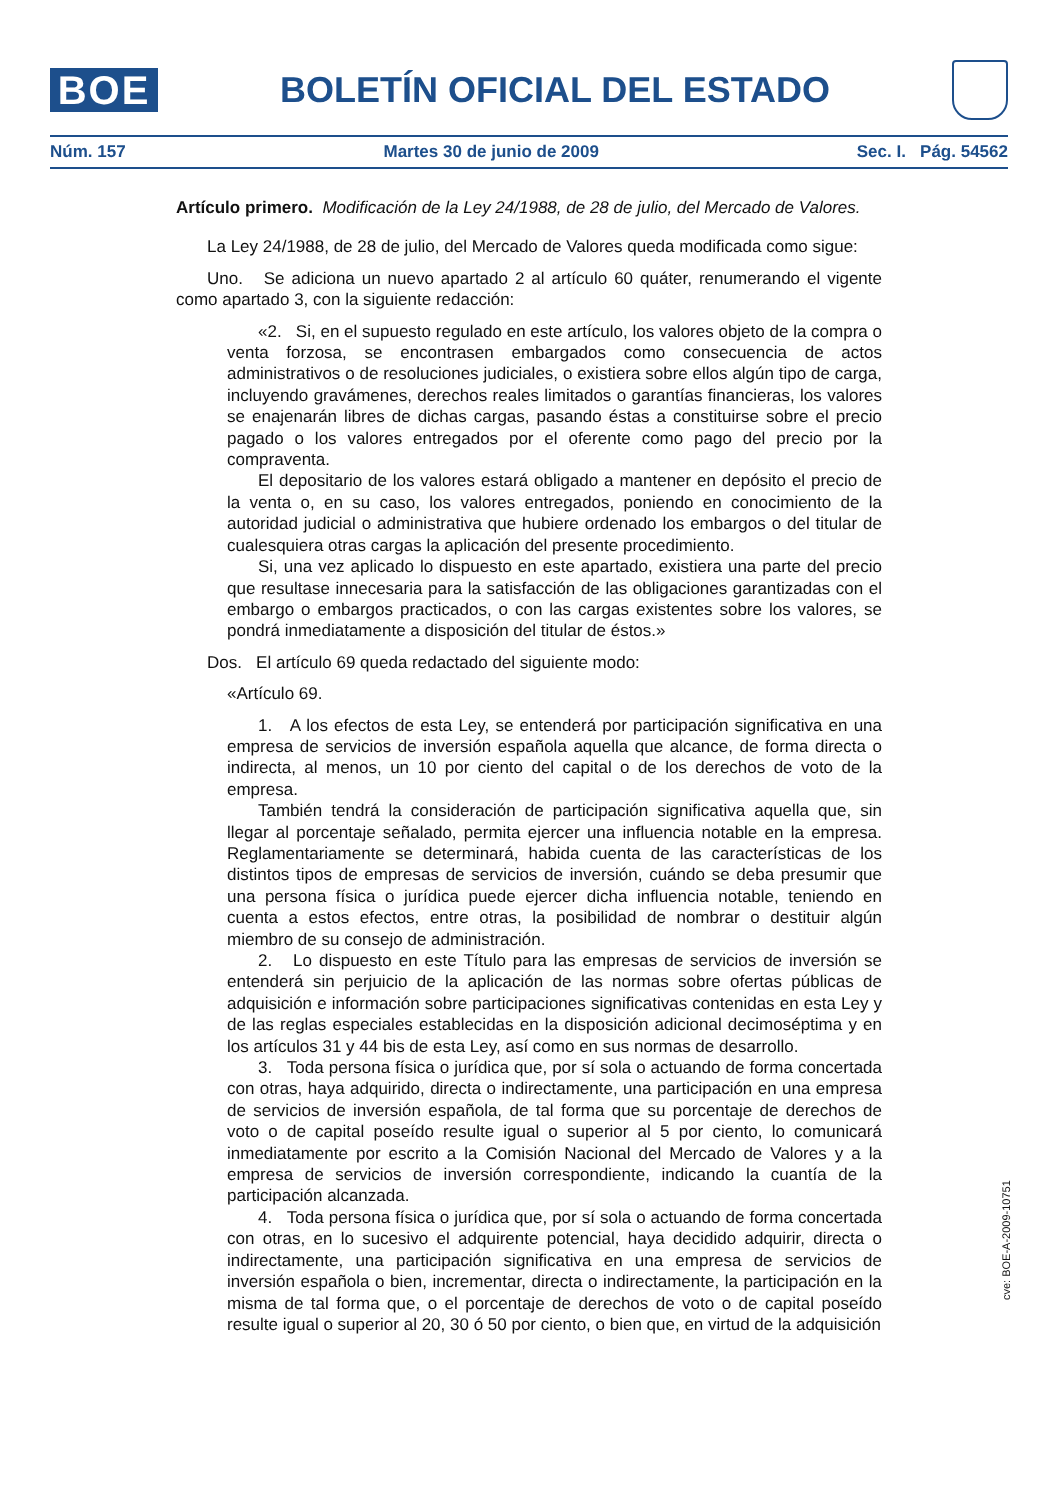BOE
BOLETÍN OFICIAL DEL ESTADO
Núm. 157 Martes 30 de junio de 2009 Sec. I. Pág. 54562
Artículo primero. Modificación de la Ley 24/1988, de 28 de julio, del Mercado de Valores.
La Ley 24/1988, de 28 de julio, del Mercado de Valores queda modificada como sigue:
Uno. Se adiciona un nuevo apartado 2 al artículo 60 quáter, renumerando el vigente como apartado 3, con la siguiente redacción:
«2. Si, en el supuesto regulado en este artículo, los valores objeto de la compra o venta forzosa, se encontrasen embargados como consecuencia de actos administrativos o de resoluciones judiciales, o existiera sobre ellos algún tipo de carga, incluyendo gravámenes, derechos reales limitados o garantías financieras, los valores se enajenarán libres de dichas cargas, pasando éstas a constituirse sobre el precio pagado o los valores entregados por el oferente como pago del precio por la compraventa.
El depositario de los valores estará obligado a mantener en depósito el precio de la venta o, en su caso, los valores entregados, poniendo en conocimiento de la autoridad judicial o administrativa que hubiere ordenado los embargos o del titular de cualesquiera otras cargas la aplicación del presente procedimiento.
Si, una vez aplicado lo dispuesto en este apartado, existiera una parte del precio que resultase innecesaria para la satisfacción de las obligaciones garantizadas con el embargo o embargos practicados, o con las cargas existentes sobre los valores, se pondrá inmediatamente a disposición del titular de éstos.»
Dos. El artículo 69 queda redactado del siguiente modo:
«Artículo 69.
1. A los efectos de esta Ley, se entenderá por participación significativa en una empresa de servicios de inversión española aquella que alcance, de forma directa o indirecta, al menos, un 10 por ciento del capital o de los derechos de voto de la empresa.
También tendrá la consideración de participación significativa aquella que, sin llegar al porcentaje señalado, permita ejercer una influencia notable en la empresa. Reglamentariamente se determinará, habida cuenta de las características de los distintos tipos de empresas de servicios de inversión, cuándo se deba presumir que una persona física o jurídica puede ejercer dicha influencia notable, teniendo en cuenta a estos efectos, entre otras, la posibilidad de nombrar o destituir algún miembro de su consejo de administración.
2. Lo dispuesto en este Título para las empresas de servicios de inversión se entenderá sin perjuicio de la aplicación de las normas sobre ofertas públicas de adquisición e información sobre participaciones significativas contenidas en esta Ley y de las reglas especiales establecidas en la disposición adicional decimoséptima y en los artículos 31 y 44 bis de esta Ley, así como en sus normas de desarrollo.
3. Toda persona física o jurídica que, por sí sola o actuando de forma concertada con otras, haya adquirido, directa o indirectamente, una participación en una empresa de servicios de inversión española, de tal forma que su porcentaje de derechos de voto o de capital poseído resulte igual o superior al 5 por ciento, lo comunicará inmediatamente por escrito a la Comisión Nacional del Mercado de Valores y a la empresa de servicios de inversión correspondiente, indicando la cuantía de la participación alcanzada.
4. Toda persona física o jurídica que, por sí sola o actuando de forma concertada con otras, en lo sucesivo el adquirente potencial, haya decidido adquirir, directa o indirectamente, una participación significativa en una empresa de servicios de inversión española o bien, incrementar, directa o indirectamente, la participación en la misma de tal forma que, o el porcentaje de derechos de voto o de capital poseído resulte igual o superior al 20, 30 ó 50 por ciento, o bien que, en virtud de la adquisición
cve: BOE-A-2009-10751